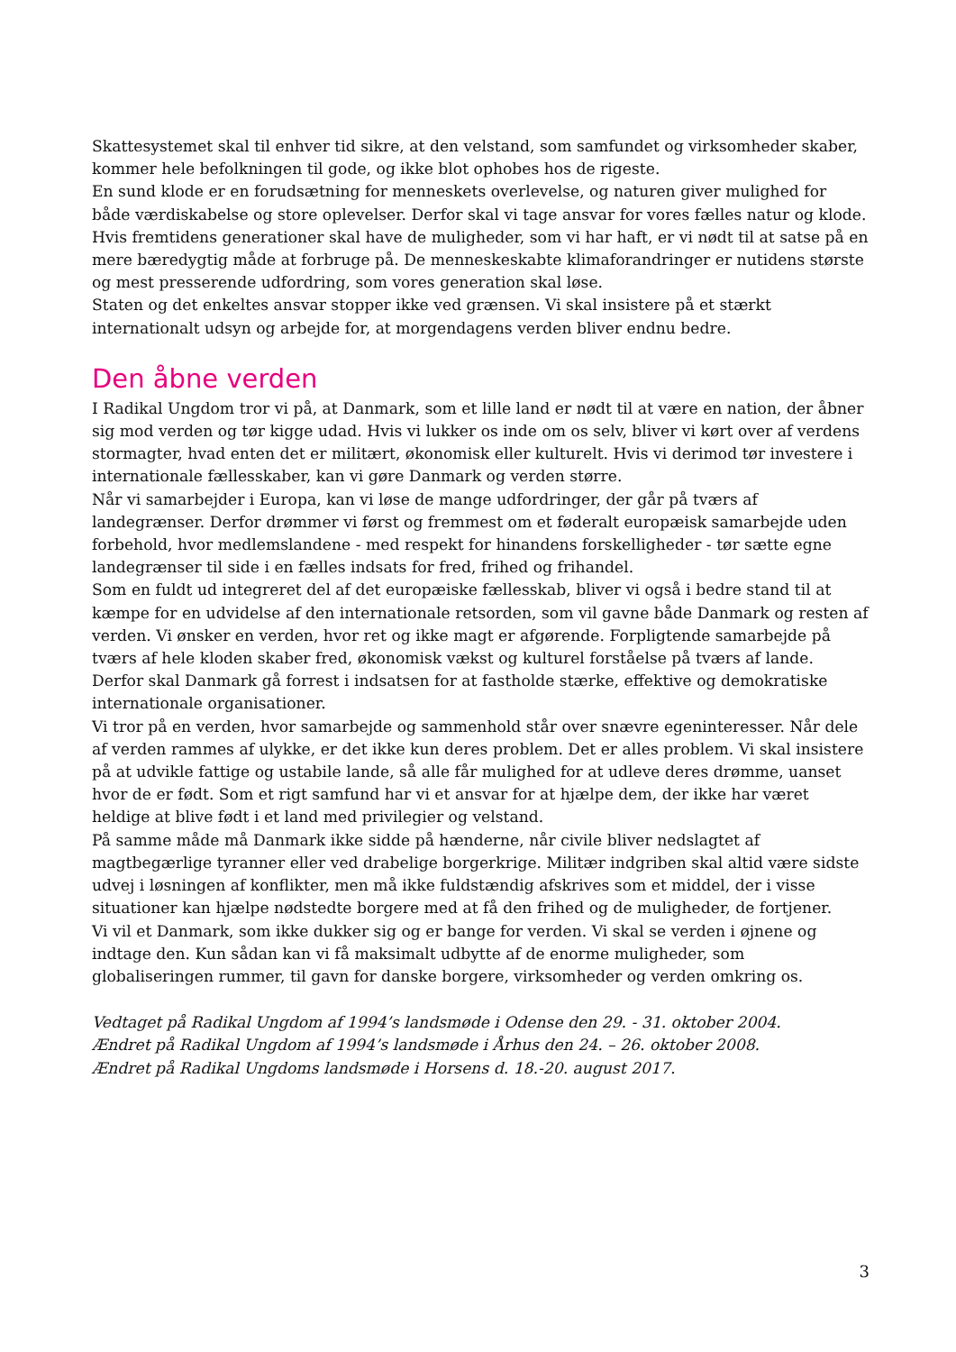Skattesystemet skal til enhver tid sikre, at den velstand, som samfundet og virksomheder skaber, kommer hele befolkningen til gode, og ikke blot ophobes hos de rigeste.
En sund klode er en forudsætning for menneskets overlevelse, og naturen giver mulighed for både værdiskabelse og store oplevelser. Derfor skal vi tage ansvar for vores fælles natur og klode. Hvis fremtidens generationer skal have de muligheder, som vi har haft, er vi nødt til at satse på en mere bæredygtig måde at forbruge på. De menneskeskabte klimaforandringer er nutidens største og mest presserende udfordring, som vores generation skal løse.
Staten og det enkeltes ansvar stopper ikke ved grænsen. Vi skal insistere på et stærkt internationalt udsyn og arbejde for, at morgendagens verden bliver endnu bedre.
Den åbne verden
I Radikal Ungdom tror vi på, at Danmark, som et lille land er nødt til at være en nation, der åbner sig mod verden og tør kigge udad. Hvis vi lukker os inde om os selv, bliver vi kørt over af verdens stormagter, hvad enten det er militært, økonomisk eller kulturelt. Hvis vi derimod tør investere i internationale fællesskaber, kan vi gøre Danmark og verden større.
Når vi samarbejder i Europa, kan vi løse de mange udfordringer, der går på tværs af landegrænser. Derfor drømmer vi først og fremmest om et føderalt europæisk samarbejde uden forbehold, hvor medlemslandene - med respekt for hinandens forskelligheder - tør sætte egne landegrænser til side i en fælles indsats for fred, frihed og frihandel.
Som en fuldt ud integreret del af det europæiske fællesskab, bliver vi også i bedre stand til at kæmpe for en udvidelse af den internationale retsorden, som vil gavne både Danmark og resten af verden. Vi ønsker en verden, hvor ret og ikke magt er afgørende. Forpligtende samarbejde på tværs af hele kloden skaber fred, økonomisk vækst og kulturel forståelse på tværs af lande. Derfor skal Danmark gå forrest i indsatsen for at fastholde stærke, effektive og demokratiske internationale organisationer.
Vi tror på en verden, hvor samarbejde og sammenhold står over snævre egeninteresser. Når dele af verden rammes af ulykke, er det ikke kun deres problem. Det er alles problem. Vi skal insistere på at udvikle fattige og ustabile lande, så alle får mulighed for at udleve deres drømme, uanset hvor de er født. Som et rigt samfund har vi et ansvar for at hjælpe dem, der ikke har været heldige at blive født i et land med privilegier og velstand.
På samme måde må Danmark ikke sidde på hænderne, når civile bliver nedslagtet af magtbegærlige tyranner eller ved drabelige borgerkrige. Militær indgriben skal altid være sidste udvej i løsningen af konflikter, men må ikke fuldstændig afskrives som et middel, der i visse situationer kan hjælpe nødstedte borgere med at få den frihed og de muligheder, de fortjener.
Vi vil et Danmark, som ikke dukker sig og er bange for verden. Vi skal se verden i øjnene og indtage den. Kun sådan kan vi få maksimalt udbytte af de enorme muligheder, som globaliseringen rummer, til gavn for danske borgere, virksomheder og verden omkring os.
Vedtaget på Radikal Ungdom af 1994’s landsmøde i Odense den 29. - 31. oktober 2004.
Ændret på Radikal Ungdom af 1994’s landsmøde i Århus den 24. – 26. oktober 2008.
Ændret på Radikal Ungdoms landsmøde i Horsens d. 18.-20. august 2017.
3